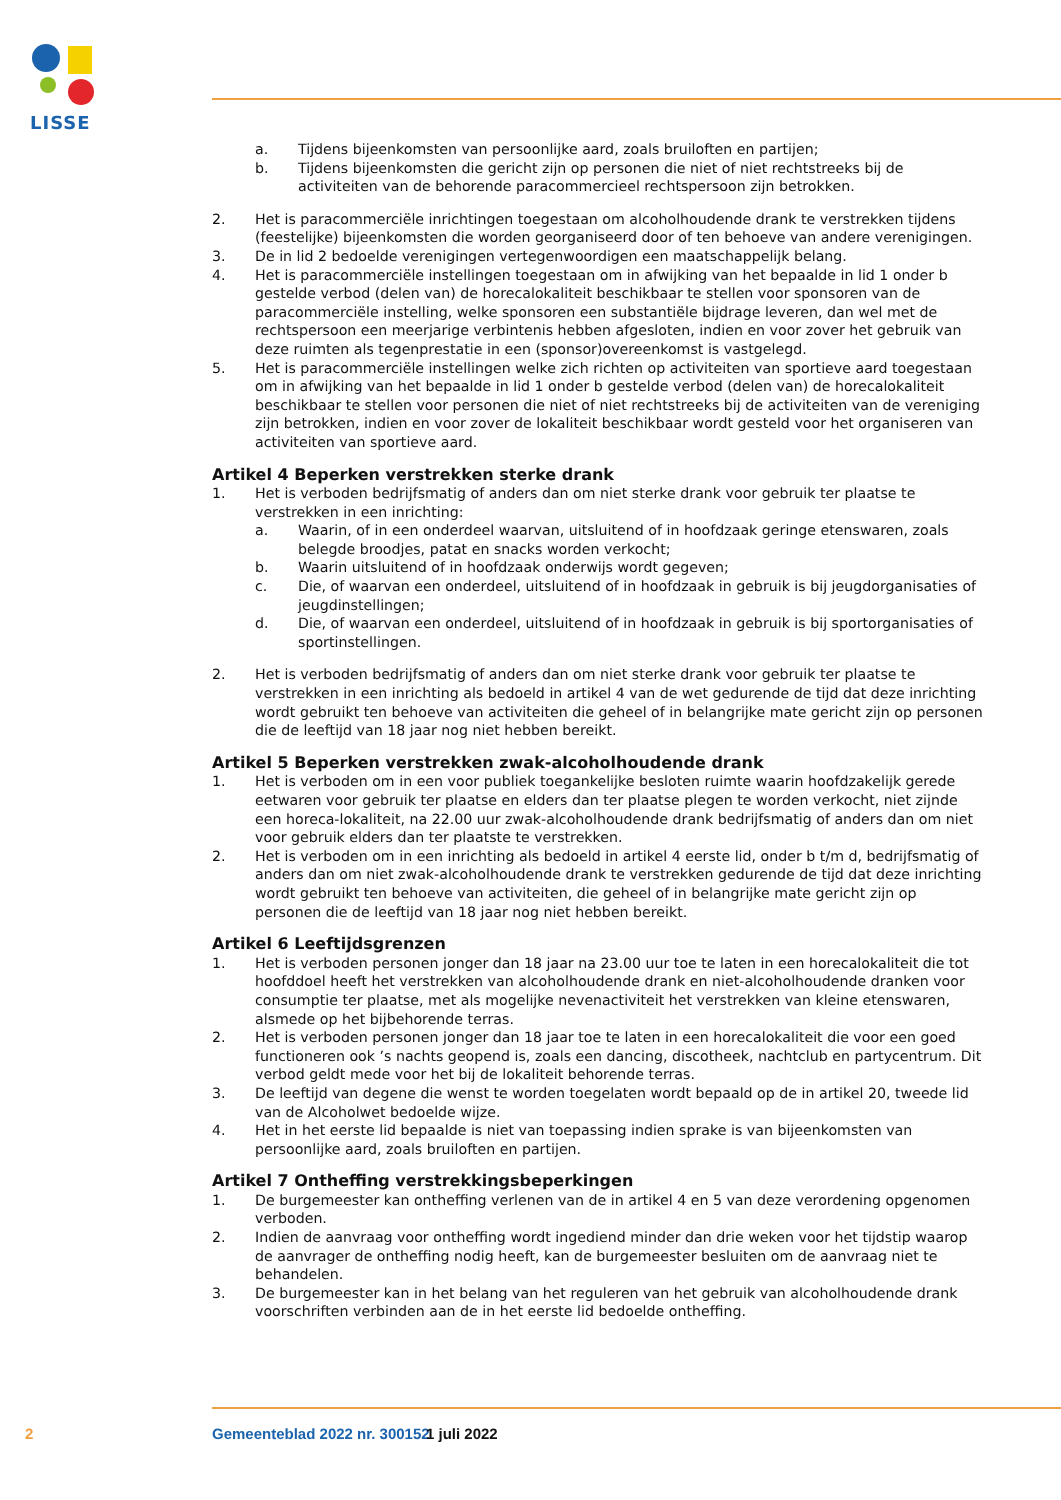LISSE
a. Tijdens bijeenkomsten van persoonlijke aard, zoals bruiloften en partijen;
b. Tijdens bijeenkomsten die gericht zijn op personen die niet of niet rechtstreeks bij de activiteiten van de behorende paracommercieel rechtspersoon zijn betrokken.
2. Het is paracommerciële inrichtingen toegestaan om alcoholhoudende drank te verstrekken tijdens (feestelijke) bijeenkomsten die worden georganiseerd door of ten behoeve van andere verenigingen.
3. De in lid 2 bedoelde verenigingen vertegenwoordigen een maatschappelijk belang.
4. Het is paracommerciële instellingen toegestaan om in afwijking van het bepaalde in lid 1 onder b gestelde verbod (delen van) de horecalokaliteit beschikbaar te stellen voor sponsoren van de paracommerciële instelling, welke sponsoren een substantiële bijdrage leveren, dan wel met de rechtspersoon een meerjarige verbintenis hebben afgesloten, indien en voor zover het gebruik van deze ruimten als tegenprestatie in een (sponsor)overeenkomst is vastgelegd.
5. Het is paracommerciële instellingen welke zich richten op activiteiten van sportieve aard toegestaan om in afwijking van het bepaalde in lid 1 onder b gestelde verbod (delen van) de horecalokaliteit beschikbaar te stellen voor personen die niet of niet rechtstreeks bij de activiteiten van de vereniging zijn betrokken, indien en voor zover de lokaliteit beschikbaar wordt gesteld voor het organiseren van activiteiten van sportieve aard.
Artikel 4 Beperken verstrekken sterke drank
1. Het is verboden bedrijfsmatig of anders dan om niet sterke drank voor gebruik ter plaatse te verstrekken in een inrichting:
a. Waarin, of in een onderdeel waarvan, uitsluitend of in hoofdzaak geringe etenswaren, zoals belegde broodjes, patat en snacks worden verkocht;
b. Waarin uitsluitend of in hoofdzaak onderwijs wordt gegeven;
c. Die, of waarvan een onderdeel, uitsluitend of in hoofdzaak in gebruik is bij jeugdorganisaties of jeugdinstellingen;
d. Die, of waarvan een onderdeel, uitsluitend of in hoofdzaak in gebruik is bij sportorganisaties of sportinstellingen.
2. Het is verboden bedrijfsmatig of anders dan om niet sterke drank voor gebruik ter plaatse te verstrekken in een inrichting als bedoeld in artikel 4 van de wet gedurende de tijd dat deze inrichting wordt gebruikt ten behoeve van activiteiten die geheel of in belangrijke mate gericht zijn op personen die de leeftijd van 18 jaar nog niet hebben bereikt.
Artikel 5 Beperken verstrekken zwak-alcoholhoudende drank
1. Het is verboden om in een voor publiek toegankelijke besloten ruimte waarin hoofdzakelijk gerede eetwaren voor gebruik ter plaatse en elders dan ter plaatse plegen te worden verkocht, niet zijnde een horeca-lokaliteit, na 22.00 uur zwak-alcoholhoudende drank bedrijfsmatig of anders dan om niet voor gebruik elders dan ter plaatste te verstrekken.
2. Het is verboden om in een inrichting als bedoeld in artikel 4 eerste lid, onder b t/m d, bedrijfsmatig of anders dan om niet zwak-alcoholhoudende drank te verstrekken gedurende de tijd dat deze inrichting wordt gebruikt ten behoeve van activiteiten, die geheel of in belangrijke mate gericht zijn op personen die de leeftijd van 18 jaar nog niet hebben bereikt.
Artikel 6 Leeftijdsgrenzen
1. Het is verboden personen jonger dan 18 jaar na 23.00 uur toe te laten in een horecalokaliteit die tot hoofddoel heeft het verstrekken van alcoholhoudende drank en niet-alcoholhoudende dranken voor consumptie ter plaatse, met als mogelijke nevenactiviteit het verstrekken van kleine etenswaren, alsmede op het bijbehorende terras.
2. Het is verboden personen jonger dan 18 jaar toe te laten in een horecalokaliteit die voor een goed functioneren ook ’s nachts geopend is, zoals een dancing, discotheek, nachtclub en partycentrum. Dit verbod geldt mede voor het bij de lokaliteit behorende terras.
3. De leeftijd van degene die wenst te worden toegelaten wordt bepaald op de in artikel 20, tweede lid van de Alcoholwet bedoelde wijze.
4. Het in het eerste lid bepaalde is niet van toepassing indien sprake is van bijeenkomsten van persoonlijke aard, zoals bruiloften en partijen.
Artikel 7 Ontheffing verstrekkingsbeperkingen
1. De burgemeester kan ontheffing verlenen van de in artikel 4 en 5 van deze verordening opgenomen verboden.
2. Indien de aanvraag voor ontheffing wordt ingediend minder dan drie weken voor het tijdstip waarop de aanvrager de ontheffing nodig heeft, kan de burgemeester besluiten om de aanvraag niet te behandelen.
3. De burgemeester kan in het belang van het reguleren van het gebruik van alcoholhoudende drank voorschriften verbinden aan de in het eerste lid bedoelde ontheffing.
2 Gemeenteblad 2022 nr. 300152 1 juli 2022